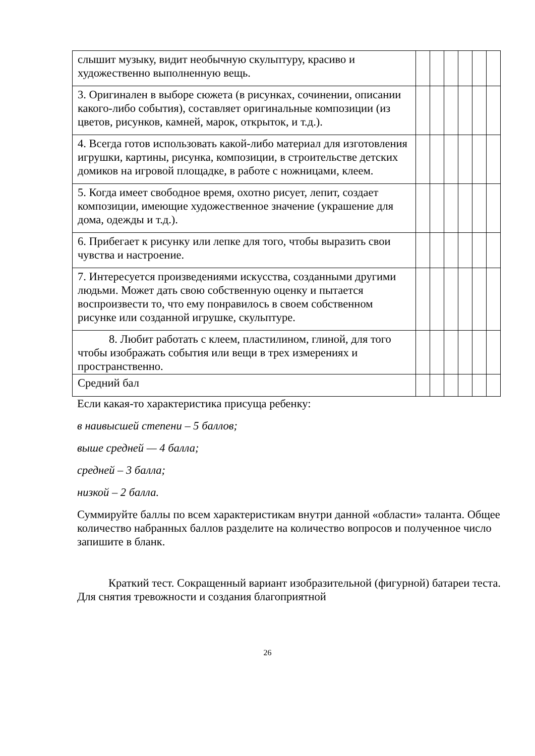| слышит музыку, видит необычную скульптуру, красиво и художественно выполненную вещь. | | | | | | |
| 3. Оригинален в выборе сюжета (в рисунках, сочинении, описании какого-либо события), составляет оригинальные композиции (из цветов, рисунков, камней, марок, открыток, и т.д.). | | | | | | |
| 4. Всегда готов использовать какой-либо материал для изготовления игрушки, картины, рисунка, композиции, в строительстве детских домиков на игровой площадке, в работе с ножницами, клеем. | | | | | | |
| 5. Когда имеет свободное время, охотно рисует, лепит, создает композиции, имеющие художественное значение (украшение для дома, одежды и т.д.). | | | | | | |
| 6. Прибегает к рисунку или лепке для того, чтобы выразить свои чувства и настроение. | | | | | | |
| 7. Интересуется произведениями искусства, созданными другими людьми. Может дать свою собственную оценку и пытается воспроизвести то, что ему понравилось в своем собственном рисунке или созданной игрушке, скульптуре. | | | | | | |
| 8. Любит работать с клеем, пластилином, глиной, для того чтобы изображать события или вещи в трех измерениях и пространственно. | | | | | | |
| Средний бал | | | | | | |
Если какая-то характеристика присуща ребенку:
в наивысшей степени – 5 баллов;
выше средней — 4 балла;
средней – 3 балла;
низкой – 2 балла.
Суммируйте баллы по всем характеристикам внутри данной «области» таланта. Общее количество набранных баллов разделите на количество вопросов и полученное число запишите в бланк.
Краткий тест. Сокращенный вариант изобразительной (фигурной) батареи теста. Для снятия тревожности и создания благоприятной
26